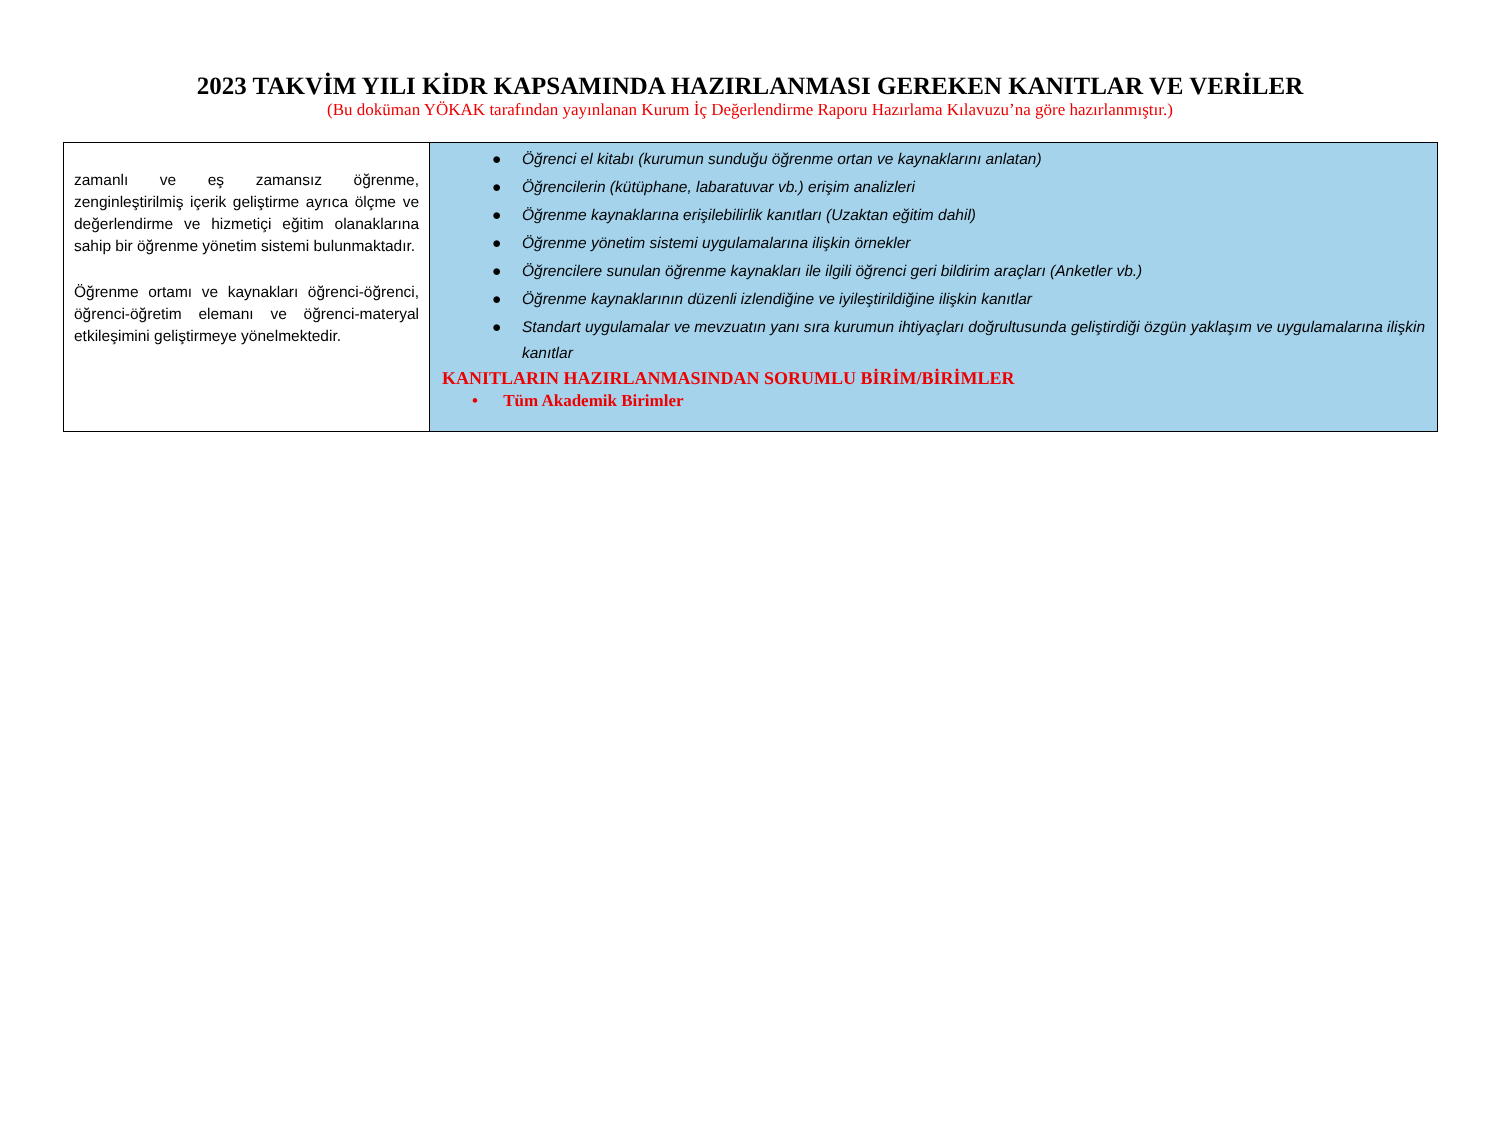2023 TAKVİM YILI KİDR KAPSAMINDA HAZIRLANMASI GEREKEN KANITLAR VE VERİLER
(Bu doküman YÖKAK tarafından yayınlanan Kurum İç Değerlendirme Raporu Hazırlama Kılavuzu’na göre hazırlanmıştır.)
| zamanlı ve eş zamansız öğrenme, zenginleştirilmiş içerik geliştirme ayrıca ölçme ve değerlendirme ve hizmetiçi eğitim olanaklarına sahip bir öğrenme yönetim sistemi bulunmaktadır. Öğrenme ortamı ve kaynakları öğrenci-öğrenci, öğrenci-öğretim elemanı ve öğrenci-materyal etkileşimini geliştirmeye yönelmektedir. | ● Öğrenci el kitabı (kurumun sunduğu öğrenme ortan ve kaynaklarını anlatan) ● Öğrencilerin (kütüphane, labaratuvar vb.) erişim analizleri ● Öğrenme kaynaklarına erişilebilirlik kanıtları (Uzaktan eğitim dahil) ● Öğrenme yönetim sistemi uygulamalarına ilişkin örnekler ● Öğrencilere sunulan öğrenme kaynakları ile ilgili öğrenci geri bildirim araçları (Anketler vb.) ● Öğrenme kaynaklarının düzenli izlendiğine ve iyileştirildiğine ilişkin kanıtlar ● Standart uygulamalar ve mevzuatın yanı sıra kurumun ihtiyaçları doğrultusunda geliştirdiği özgün yaklaşım ve uygulamalarına ilişkin kanıtlar KANITLARIN HAZIRLANMASINDAN SORUMLU BİRİM/BİRİMLER • Tüm Akademik Birimler |